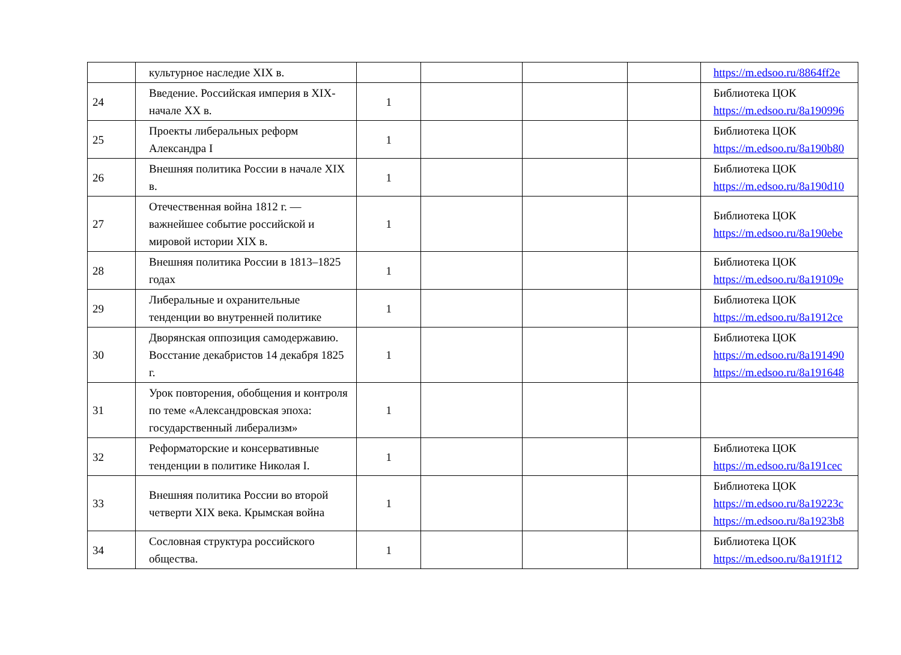| | культурное наследие XIX в. | | | | | https://m.edsoo.ru/8864ff2e |
| 24 | Введение. Российская империя в XIX- начале XX в. | 1 | | | | Библиотека ЦОК https://m.edsoo.ru/8a190996 |
| 25 | Проекты либеральных реформ Александра I | 1 | | | | Библиотека ЦОК https://m.edsoo.ru/8a190b80 |
| 26 | Внешняя политика России в начале XIX в. | 1 | | | | Библиотека ЦОК https://m.edsoo.ru/8a190d10 |
| 27 | Отечественная война 1812 г. — важнейшее событие российской и мировой истории XIX в. | 1 | | | | Библиотека ЦОК https://m.edsoo.ru/8a190ebe |
| 28 | Внешняя политика России в 1813–1825 годах | 1 | | | | Библиотека ЦОК https://m.edsoo.ru/8a19109e |
| 29 | Либеральные и охранительные тенденции во внутренней политике | 1 | | | | Библиотека ЦОК https://m.edsoo.ru/8a1912ce |
| 30 | Дворянская оппозиция самодержавию. Восстание декабристов 14 декабря 1825 г. | 1 | | | | Библиотека ЦОК https://m.edsoo.ru/8a191490 https://m.edsoo.ru/8a191648 |
| 31 | Урок повторения, обобщения и контроля по теме «Александровская эпоха: государственный либерализм» | 1 | | | | |
| 32 | Реформаторские и консервативные тенденции в политике Николая I. | 1 | | | | Библиотека ЦОК https://m.edsoo.ru/8a191cec |
| 33 | Внешняя политика России во второй четверти XIX века. Крымская война | 1 | | | | Библиотека ЦОК https://m.edsoo.ru/8a19223c https://m.edsoo.ru/8a1923b8 |
| 34 | Сословная структура российского общества. | 1 | | | | Библиотека ЦОК https://m.edsoo.ru/8a191f12 |